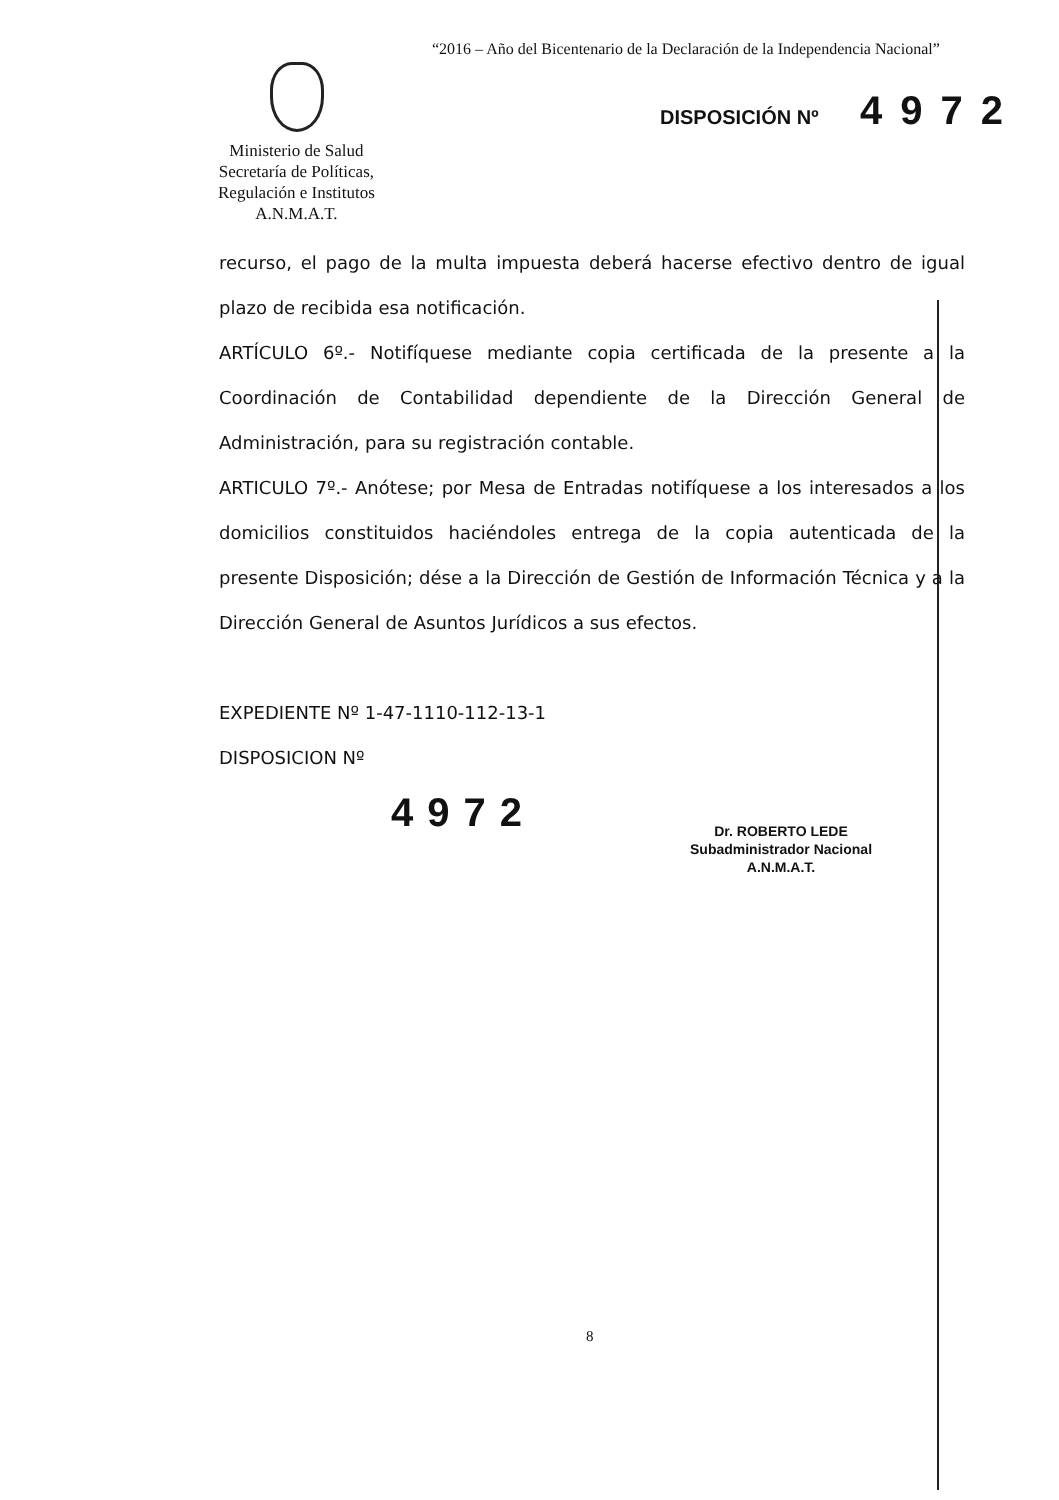“2016 – Año del Bicentenario de la Declaración de la Independencia Nacional”
DISPOSICIÓN Nº 4972
Ministerio de Salud
Secretaría de Políticas,
Regulación e Institutos
A.N.M.A.T.
recurso, el pago de la multa impuesta deberá hacerse efectivo dentro de igual plazo de recibida esa notificación.
ARTÍCULO 6º.- Notifíquese mediante copia certificada de la presente a la Coordinación de Contabilidad dependiente de la Dirección General de Administración, para su registración contable.
ARTICULO 7º.- Anótese; por Mesa de Entradas notifíquese a los interesados a los domicilios constituidos haciéndoles entrega de la copia autenticada de la presente Disposición; dése a la Dirección de Gestión de Información Técnica y a la Dirección General de Asuntos Jurídicos a sus efectos.
EXPEDIENTE Nº 1-47-1110-112-13-1
DISPOSICION Nº
4972
Dr. ROBERTO LEDE
Subadministrador Nacional
A.N.M.A.T.
8